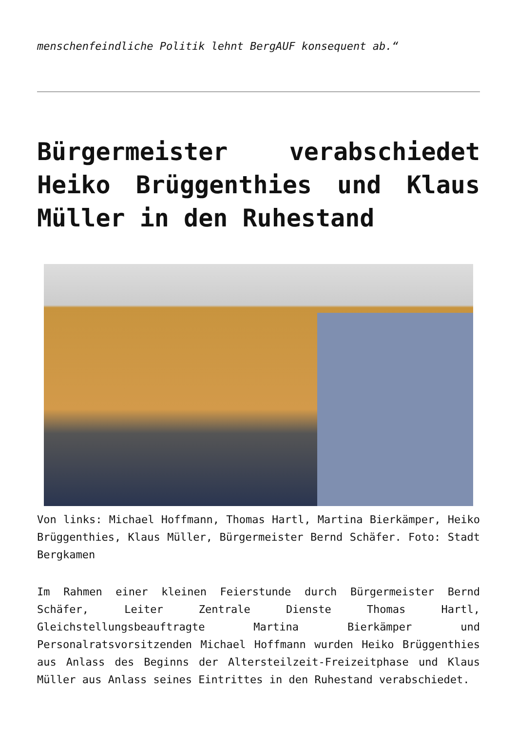menschenfeindliche Politik lehnt BergAUF konsequent ab.“
Bürgermeister verabschiedet Heiko Brüggenthies und Klaus Müller in den Ruhestand
Von links: Michael Hoffmann, Thomas Hartl, Martina Bierkämper, Heiko Brüggenthies, Klaus Müller, Bürgermeister Bernd Schäfer. Foto: Stadt Bergkamen
Im Rahmen einer kleinen Feierstunde durch Bürgermeister Bernd Schäfer, Leiter Zentrale Dienste Thomas Hartl, Gleichstellungsbeauftragte Martina Bierkämper und Personalratsvorsitzenden Michael Hoffmann wurden Heiko Brüggenthies aus Anlass des Beginns der Altersteilzeit-Freizeitphase und Klaus Müller aus Anlass seines Eintrittes in den Ruhestand verabschiedet.